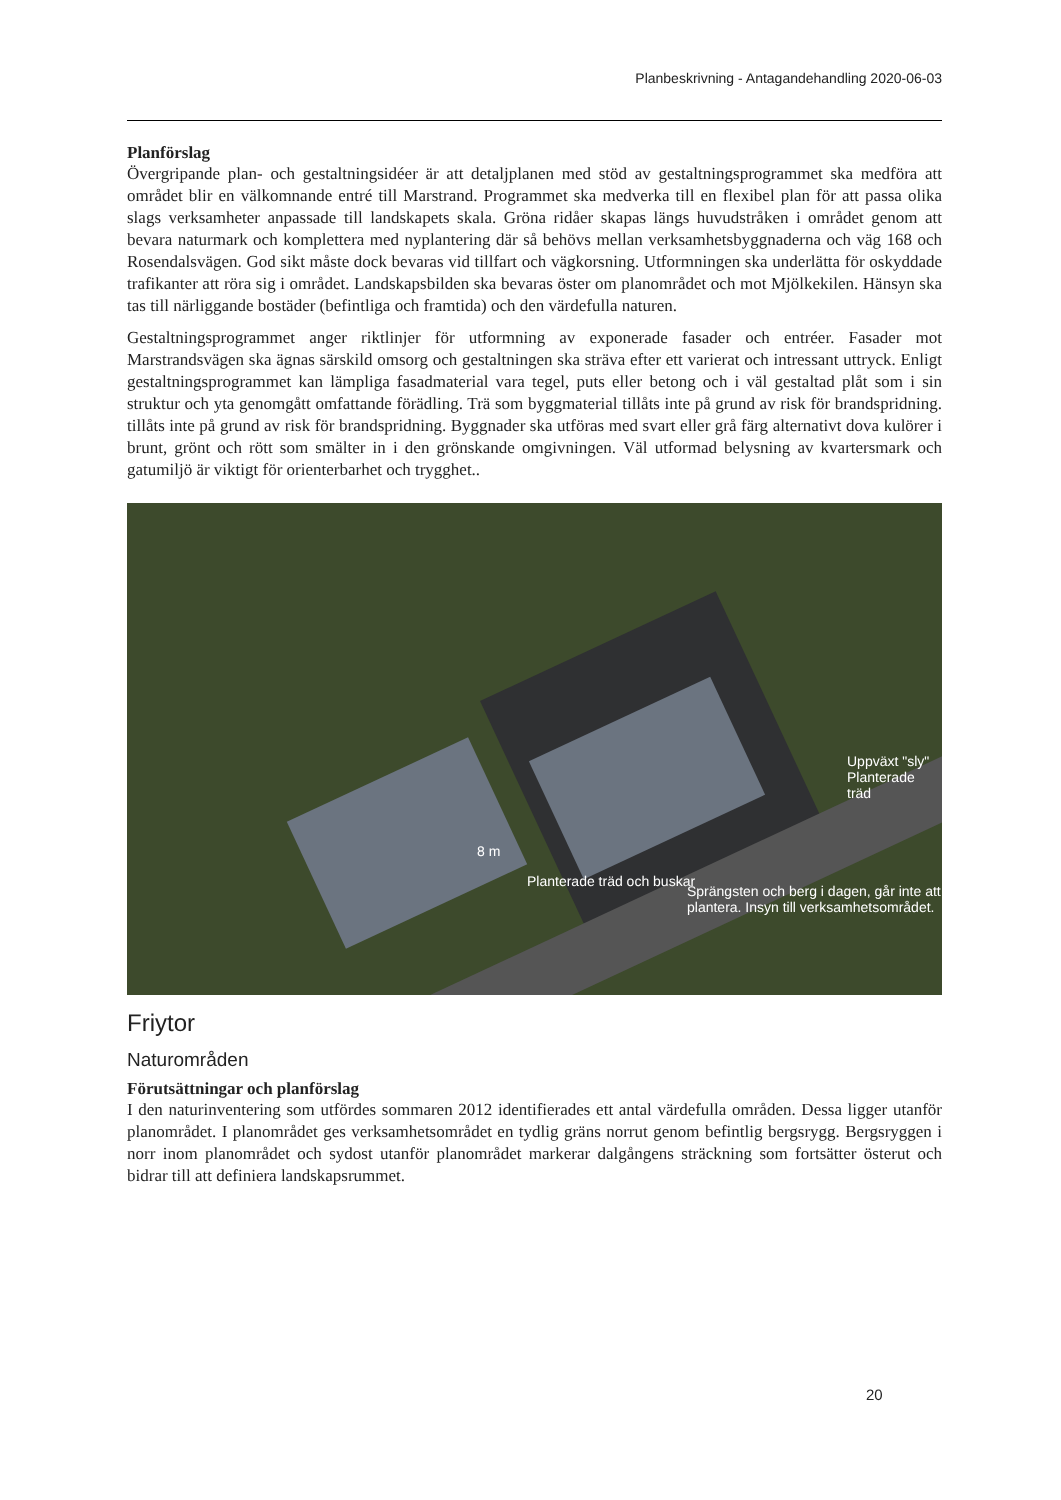Planbeskrivning - Antagandehandling 2020-06-03
Planförslag
Övergripande plan- och gestaltningsidéer är att detaljplanen med stöd av gestaltningsprogrammet ska medföra att området blir en välkomnande entré till Marstrand. Programmet ska medverka till en flexibel plan för att passa olika slags verksamheter anpassade till landskapets skala. Gröna ridåer skapas längs huvudstråken i området genom att bevara naturmark och komplettera med nyplantering där så behövs mellan verksamhetsbyggnaderna och väg 168 och Rosendalsvägen. God sikt måste dock bevaras vid tillfart och vägkorsning. Utformningen ska underlätta för oskyddade trafikanter att röra sig i området. Landskapsbilden ska bevaras öster om planområdet och mot Mjölkekilen. Hänsyn ska tas till närliggande bostäder (befintliga och framtida) och den värdefulla naturen.
Gestaltningsprogrammet anger riktlinjer för utformning av exponerade fasader och entréer. Fasader mot Marstrandsvägen ska ägnas särskild omsorg och gestaltningen ska sträva efter ett varierat och intressant uttryck. Enligt gestaltningsprogrammet kan lämpliga fasadmaterial vara tegel, puts eller betong och i väl gestaltad plåt som i sin struktur och yta genomgått omfattande förädling. Trä som byggmaterial tillåts inte på grund av risk för brandspridning. tillåts inte på grund av risk för brandspridning. Byggnader ska utföras med svart eller grå färg alternativt dova kulörer i brunt, grönt och rött som smälter in i den grönskande omgivningen. Väl utformad belysning av kvartersmark och gatumiljö är viktigt för orienterbarhet och trygghet..
Uppväxt "sly" Planterade träd
Planterade träd och buskar
Sprängsten och berg i dagen, går inte att plantera. Insyn till verksamhetsområdet.
8 m
Friytor
Naturområden
Förutsättningar och planförslag
I den naturinventering som utfördes sommaren 2012 identifierades ett antal värdefulla områden. Dessa ligger utanför planområdet. I planområdet ges verksamhetsområdet en tydlig gräns norrut genom befintlig bergsrygg. Bergsryggen i norr inom planområdet och sydost utanför planområdet markerar dalgångens sträckning som fortsätter österut och bidrar till att definiera landskapsrummet.
20